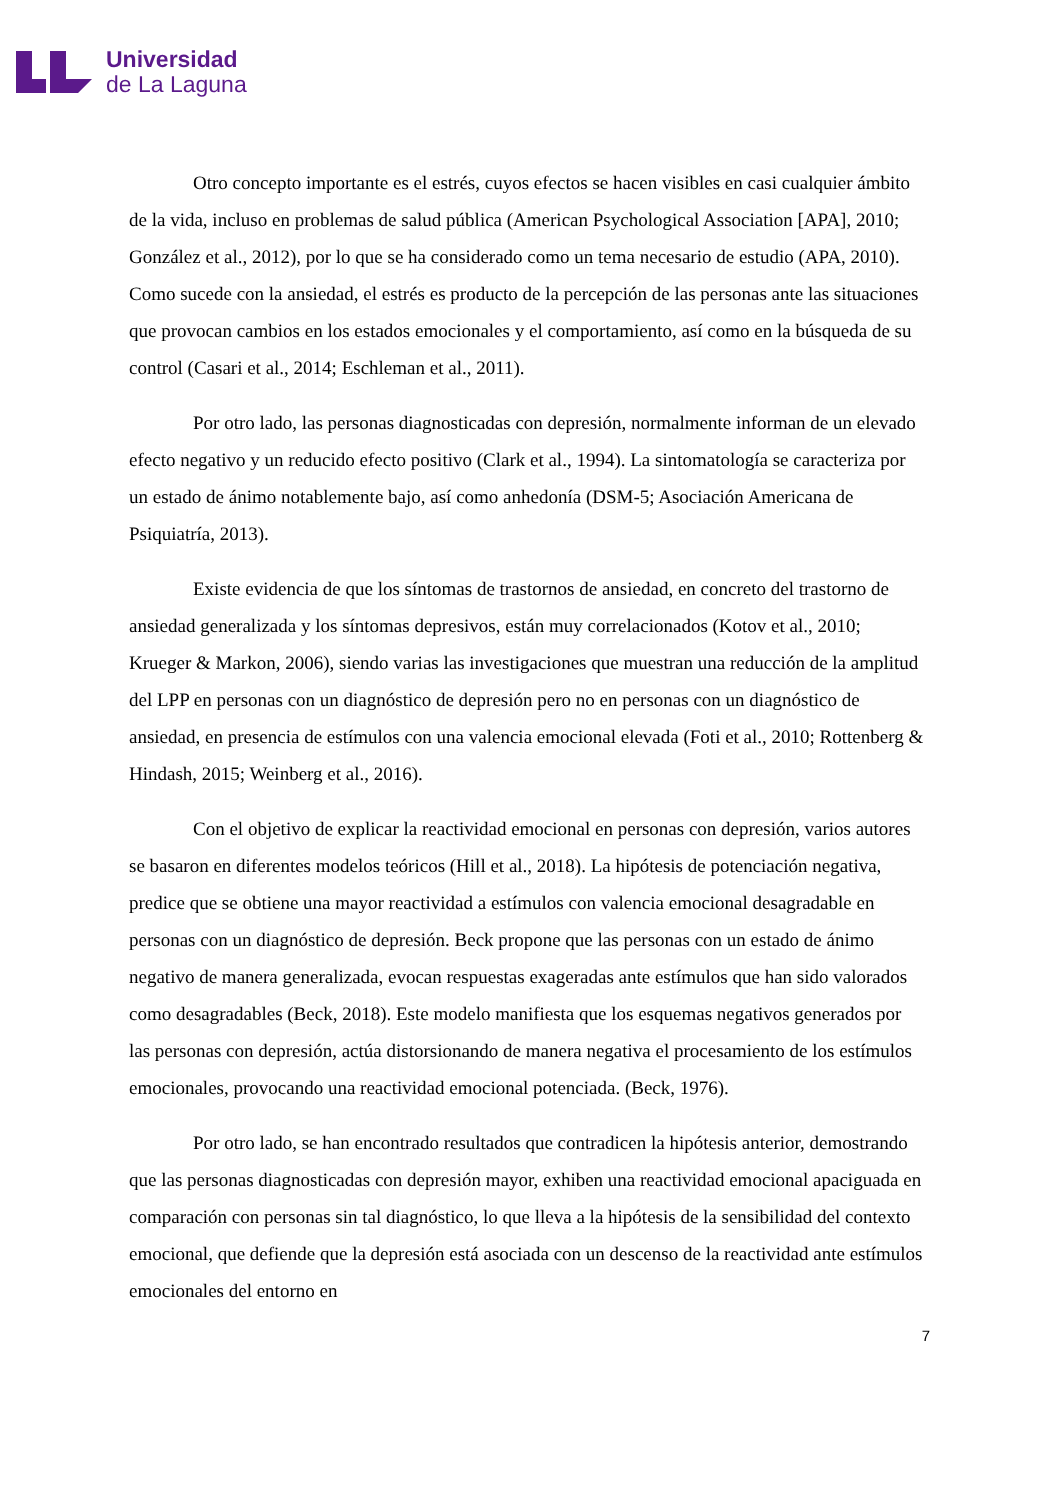Universidad
de La Laguna
Otro concepto importante es el estrés, cuyos efectos se hacen visibles en casi cualquier ámbito de la vida, incluso en problemas de salud pública (American Psychological Association [APA], 2010; González et al., 2012), por lo que se ha considerado como un tema necesario de estudio (APA, 2010). Como sucede con la ansiedad, el estrés es producto de la percepción de las personas ante las situaciones que provocan cambios en los estados emocionales y el comportamiento, así como en la búsqueda de su control (Casari et al., 2014; Eschleman et al., 2011).
Por otro lado, las personas diagnosticadas con depresión, normalmente informan de un elevado efecto negativo y un reducido efecto positivo (Clark et al., 1994). La sintomatología se caracteriza por un estado de ánimo notablemente bajo, así como anhedonía (DSM-5; Asociación Americana de Psiquiatría, 2013).
Existe evidencia de que los síntomas de trastornos de ansiedad, en concreto del trastorno de ansiedad generalizada y los síntomas depresivos, están muy correlacionados (Kotov et al., 2010; Krueger & Markon, 2006), siendo varias las investigaciones que muestran una reducción de la amplitud del LPP en personas con un diagnóstico de depresión pero no en personas con un diagnóstico de ansiedad, en presencia de estímulos con una valencia emocional elevada (Foti et al., 2010; Rottenberg & Hindash, 2015; Weinberg et al., 2016).
Con el objetivo de explicar la reactividad emocional en personas con depresión, varios autores se basaron en diferentes modelos teóricos (Hill et al., 2018). La hipótesis de potenciación negativa, predice que se obtiene una mayor reactividad a estímulos con valencia emocional desagradable en personas con un diagnóstico de depresión. Beck propone que las personas con un estado de ánimo negativo de manera generalizada, evocan respuestas exageradas ante estímulos que han sido valorados como desagradables (Beck, 2018). Este modelo manifiesta que los esquemas negativos generados por las personas con depresión, actúa distorsionando de manera negativa el procesamiento de los estímulos emocionales, provocando una reactividad emocional potenciada. (Beck, 1976).
Por otro lado, se han encontrado resultados que contradicen la hipótesis anterior, demostrando que las personas diagnosticadas con depresión mayor, exhiben una reactividad emocional apaciguada en comparación con personas sin tal diagnóstico, lo que lleva a la hipótesis de la sensibilidad del contexto emocional, que defiende que la depresión está asociada con un descenso de la reactividad ante estímulos emocionales del entorno en
7